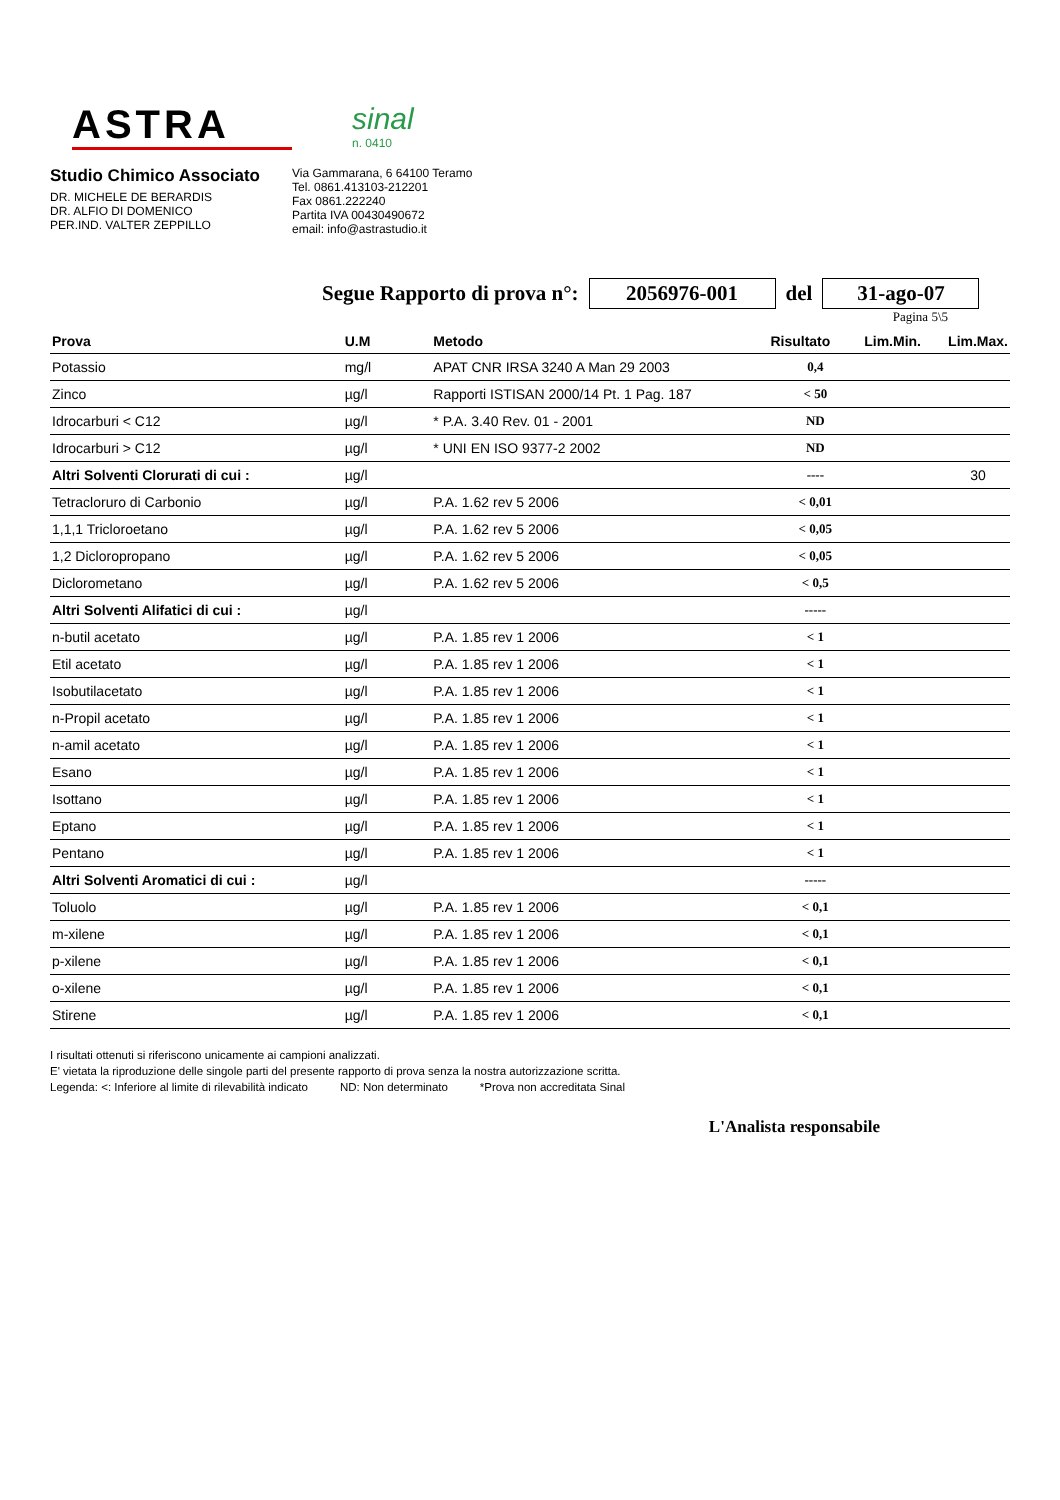ASTRA
sinal
n. 0410
Studio Chimico Associato
DR. MICHELE DE BERARDIS
DR. ALFIO DI DOMENICO
PER.IND. VALTER ZEPPILLO
Via Gammarana, 6 64100 Teramo
Tel. 0861.413103-212201
Fax 0861.222240
Partita IVA 00430490672
email: info@astrastudio.it
Segue Rapporto di prova n°: 2056976-001 del 31-ago-07
Pagina 5\5
| Prova | U.M | Metodo | Risultato | Lim.Min. | Lim.Max. |
| --- | --- | --- | --- | --- | --- |
| Potassio | mg/l | APAT CNR IRSA 3240 A Man 29 2003 | 0,4 | | |
| Zinco | µg/l | Rapporti ISTISAN 2000/14 Pt. 1 Pag. 187 | < 50 | | |
| Idrocarburi < C12 | µg/l | * P.A. 3.40 Rev. 01 - 2001 | ND | | |
| Idrocarburi > C12 | µg/l | * UNI EN ISO 9377-2 2002 | ND | | |
| Altri Solventi Clorurati di cui : | µg/l | | ---- | | 30 |
| Tetracloruro di Carbonio | µg/l | P.A. 1.62 rev 5 2006 | < 0,01 | | |
| 1,1,1 Tricloroetano | µg/l | P.A. 1.62 rev 5 2006 | < 0,05 | | |
| 1,2 Dicloropropano | µg/l | P.A. 1.62 rev 5 2006 | < 0,05 | | |
| Diclorometano | µg/l | P.A. 1.62 rev 5 2006 | < 0,5 | | |
| Altri Solventi Alifatici di cui : | µg/l | | ----- | | |
| n-butil acetato | µg/l | P.A. 1.85 rev 1 2006 | < 1 | | |
| Etil acetato | µg/l | P.A. 1.85 rev 1 2006 | < 1 | | |
| Isobutilacetato | µg/l | P.A. 1.85 rev 1 2006 | < 1 | | |
| n-Propil acetato | µg/l | P.A. 1.85 rev 1 2006 | < 1 | | |
| n-amil acetato | µg/l | P.A. 1.85 rev 1 2006 | < 1 | | |
| Esano | µg/l | P.A. 1.85 rev 1 2006 | < 1 | | |
| Isottano | µg/l | P.A. 1.85 rev 1 2006 | < 1 | | |
| Eptano | µg/l | P.A. 1.85 rev 1 2006 | < 1 | | |
| Pentano | µg/l | P.A. 1.85 rev 1 2006 | < 1 | | |
| Altri Solventi Aromatici di cui : | µg/l | | ----- | | |
| Toluolo | µg/l | P.A. 1.85 rev 1 2006 | < 0,1 | | |
| m-xilene | µg/l | P.A. 1.85 rev 1 2006 | < 0,1 | | |
| p-xilene | µg/l | P.A. 1.85 rev 1 2006 | < 0,1 | | |
| o-xilene | µg/l | P.A. 1.85 rev 1 2006 | < 0,1 | | |
| Stirene | µg/l | P.A. 1.85 rev 1 2006 | < 0,1 | | |
I risultati ottenuti si riferiscono unicamente ai campioni analizzati.
E' vietata la riproduzione delle singole parti del presente rapporto di prova senza la nostra autorizzazione scritta.
Legenda: <: Inferiore al limite di rilevabilità indicato ND: Non determinato *Prova non accreditata Sinal
L'Analista responsabile